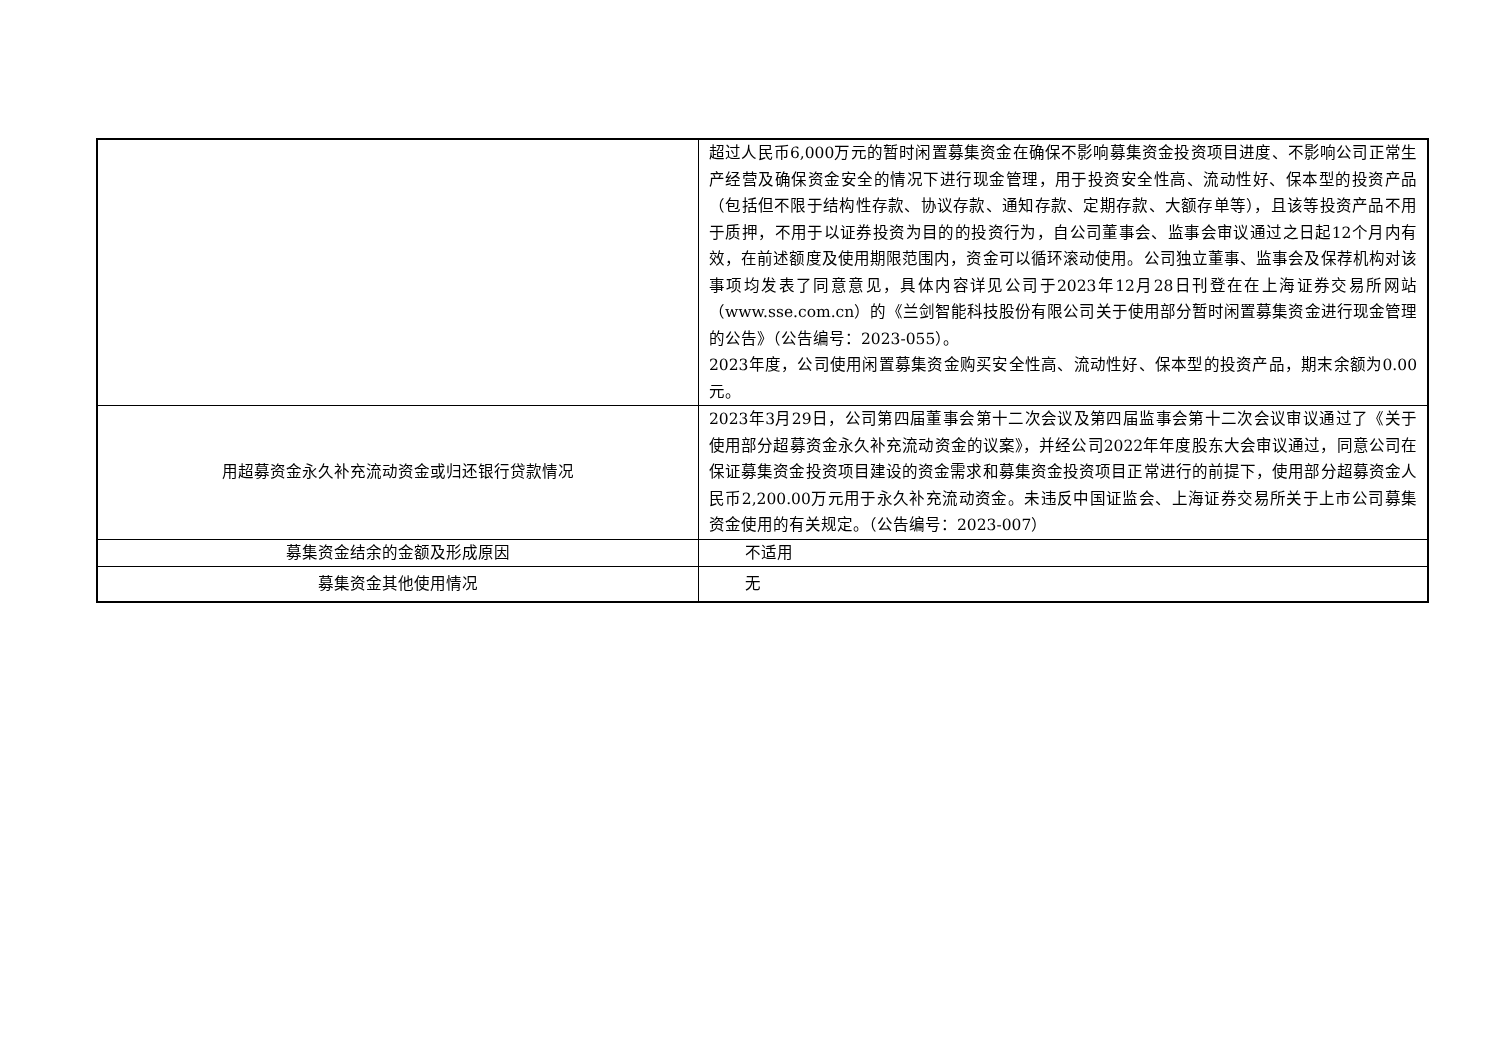| | 超过人民币6,000万元的暂时闲置募集资金在确保不影响募集资金投资项目进度、不影响公司正常生产经营及确保资金安全的情况下进行现金管理，用于投资安全性高、流动性好、保本型的投资产品（包括但不限于结构性存款、协议存款、通知存款、定期存款、大额存单等），且该等投资产品不用于质押，不用于以证券投资为目的的投资行为，自公司董事会、监事会审议通过之日起12个月内有效，在前述额度及使用期限范围内，资金可以循环滚动使用。公司独立董事、监事会及保荐机构对该事项均发表了同意意见，具体内容详见公司于2023年12月28日刊登在在上海证券交易所网站（www.sse.com.cn）的《兰剑智能科技股份有限公司关于使用部分暂时闲置募集资金进行现金管理的公告》（公告编号：2023-055）。 2023年度，公司使用闲置募集资金购买安全性高、流动性好、保本型的投资产品，期末余额为0.00元。 |
| 用超募资金永久补充流动资金或归还银行贷款情况 | 2023年3月29日，公司第四届董事会第十二次会议及第四届监事会第十二次会议审议通过了《关于使用部分超募资金永久补充流动资金的议案》，并经公司2022年年度股东大会审议通过，同意公司在保证募集资金投资项目建设的资金需求和募集资金投资项目正常进行的前提下，使用部分超募资金人民币2,200.00万元用于永久补充流动资金。未违反中国证监会、上海证券交易所关于上市公司募集资金使用的有关规定。（公告编号：2023-007） |
| 募集资金结余的金额及形成原因 | 不适用 |
| 募集资金其他使用情况 | 无 |